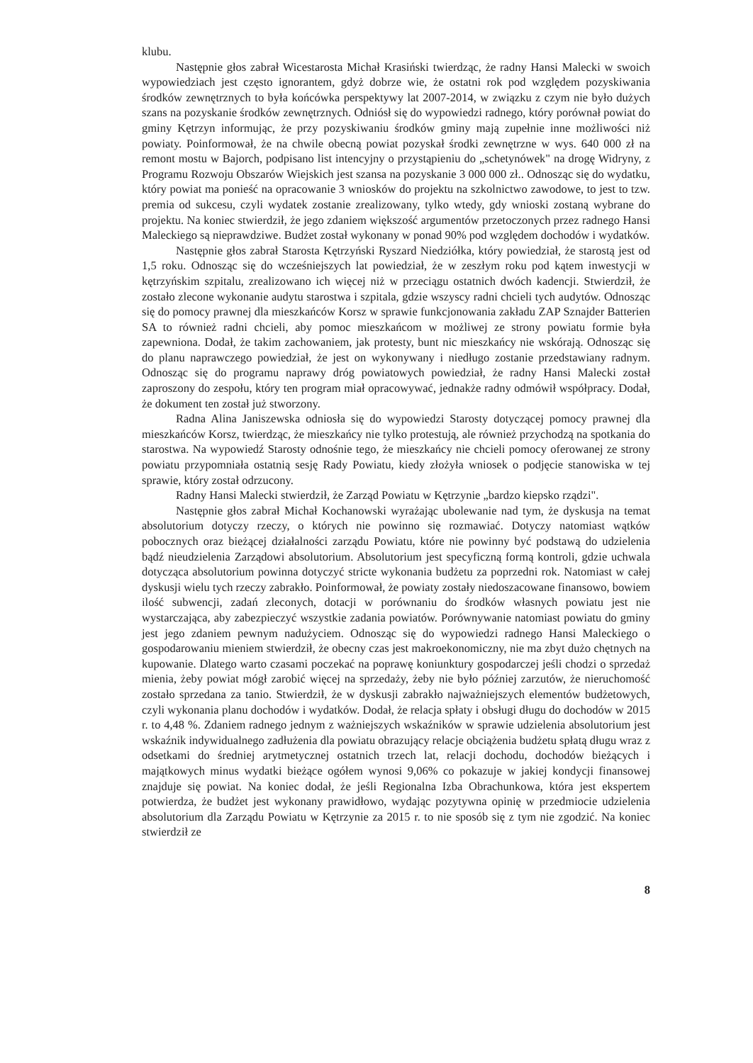klubu.
Następnie głos zabrał Wicestarosta Michał Krasiński twierdząc, że radny Hansi Malecki w swoich wypowiedziach jest często ignorantem, gdyż dobrze wie, że ostatni rok pod względem pozyskiwania środków zewnętrznych to była końcówka perspektywy lat 2007-2014, w związku z czym nie było dużych szans na pozyskanie środków zewnętrznych. Odniósł się do wypowiedzi radnego, który porównał powiat do gminy Kętrzyn informując, że przy pozyskiwaniu środków gminy mają zupełnie inne możliwości niż powiaty. Poinformował, że na chwile obecną powiat pozyskał środki zewnętrzne w wys. 640 000 zł na remont mostu w Bajorch, podpisano list intencyjny o przystąpieniu do „schetynówek" na drogę Widryny, z Programu Rozwoju Obszarów Wiejskich jest szansa na pozyskanie 3 000 000 zł.. Odnosząc się do wydatku, który powiat ma ponieść na opracowanie 3 wniosków do projektu na szkolnictwo zawodowe, to jest to tzw. premia od sukcesu, czyli wydatek zostanie zrealizowany, tylko wtedy, gdy wnioski zostaną wybrane do projektu. Na koniec stwierdził, że jego zdaniem większość argumentów przetoczonych przez radnego Hansi Maleckiego są nieprawdziwe. Budżet został wykonany w ponad 90% pod względem dochodów i wydatków.
Następnie głos zabrał Starosta Kętrzyński Ryszard Niedziółka, który powiedział, że starostą jest od 1,5 roku. Odnosząc się do wcześniejszych lat powiedział, że w zeszłym roku pod kątem inwestycji w kętrzyńskim szpitalu, zrealizowano ich więcej niż w przeciągu ostatnich dwóch kadencji. Stwierdził, że zostało zlecone wykonanie audytu starostwa i szpitala, gdzie wszyscy radni chcieli tych audytów. Odnosząc się do pomocy prawnej dla mieszkańców Korsz w sprawie funkcjonowania zakładu ZAP Sznajder Batterien SA to również radni chcieli, aby pomoc mieszkańcom w możliwej ze strony powiatu formie była zapewniona. Dodał, że takim zachowaniem, jak protesty, bunt nic mieszkańcy nie wskórają. Odnosząc się do planu naprawczego powiedział, że jest on wykonywany i niedługo zostanie przedstawiany radnym. Odnosząc się do programu naprawy dróg powiatowych powiedział, że radny Hansi Malecki został zaproszony do zespołu, który ten program miał opracowywać, jednakże radny odmówił współpracy. Dodał, że dokument ten został już stworzony.
Radna Alina Janiszewska odniosła się do wypowiedzi Starosty dotyczącej pomocy prawnej dla mieszkańców Korsz, twierdząc, że mieszkańcy nie tylko protestują, ale również przychodzą na spotkania do starostwa. Na wypowiedź Starosty odnośnie tego, że mieszkańcy nie chcieli pomocy oferowanej ze strony powiatu przypomniała ostatnią sesję Rady Powiatu, kiedy złożyła wniosek o podjęcie stanowiska w tej sprawie, który został odrzucony.
Radny Hansi Malecki stwierdził, że Zarząd Powiatu w Kętrzynie „bardzo kiepsko rządzi".
Następnie głos zabrał Michał Kochanowski wyrażając ubolewanie nad tym, że dyskusja na temat absolutorium dotyczy rzeczy, o których nie powinno się rozmawiać. Dotyczy natomiast wątków pobocznych oraz bieżącej działalności zarządu Powiatu, które nie powinny być podstawą do udzielenia bądź nieudzielenia Zarządowi absolutorium. Absolutorium jest specyficzną formą kontroli, gdzie uchwala dotycząca absolutorium powinna dotyczyć stricte wykonania budżetu za poprzedni rok. Natomiast w całej dyskusji wielu tych rzeczy zabrakło. Poinformował, że powiaty zostały niedoszacowane finansowo, bowiem ilość subwencji, zadań zleconych, dotacji w porównaniu do środków własnych powiatu jest nie wystarczająca, aby zabezpieczyć wszystkie zadania powiatów. Porównywanie natomiast powiatu do gminy jest jego zdaniem pewnym nadużyciem. Odnosząc się do wypowiedzi radnego Hansi Maleckiego o gospodarowaniu mieniem stwierdził, że obecny czas jest makroekonomiczny, nie ma zbyt dużo chętnych na kupowanie. Dlatego warto czasami poczekać na poprawę koniunktury gospodarczej jeśli chodzi o sprzedaż mienia, żeby powiat mógł zarobić więcej na sprzedaży, żeby nie było później zarzutów, że nieruchomość zostało sprzedana za tanio. Stwierdził, że w dyskusji zabrakło najważniejszych elementów budżetowych, czyli wykonania planu dochodów i wydatków. Dodał, że relacja spłaty i obsługi długu do dochodów w 2015 r. to 4,48 %. Zdaniem radnego jednym z ważniejszych wskaźników w sprawie udzielenia absolutorium jest wskaźnik indywidualnego zadłużenia dla powiatu obrazujący relacje obciążenia budżetu spłatą długu wraz z odsetkami do średniej arytmetycznej ostatnich trzech lat, relacji dochodu, dochodów bieżących i majątkowych minus wydatki bieżące ogółem wynosi 9,06% co pokazuje w jakiej kondycji finansowej znajduje się powiat. Na koniec dodał, że jeśli Regionalna Izba Obrachunkowa, która jest ekspertem potwierdza, że budżet jest wykonany prawidłowo, wydając pozytywna opinię w przedmiocie udzielenia absolutorium dla Zarządu Powiatu w Kętrzynie za 2015 r. to nie sposób się z tym nie zgodzić. Na koniec stwierdził ze
8